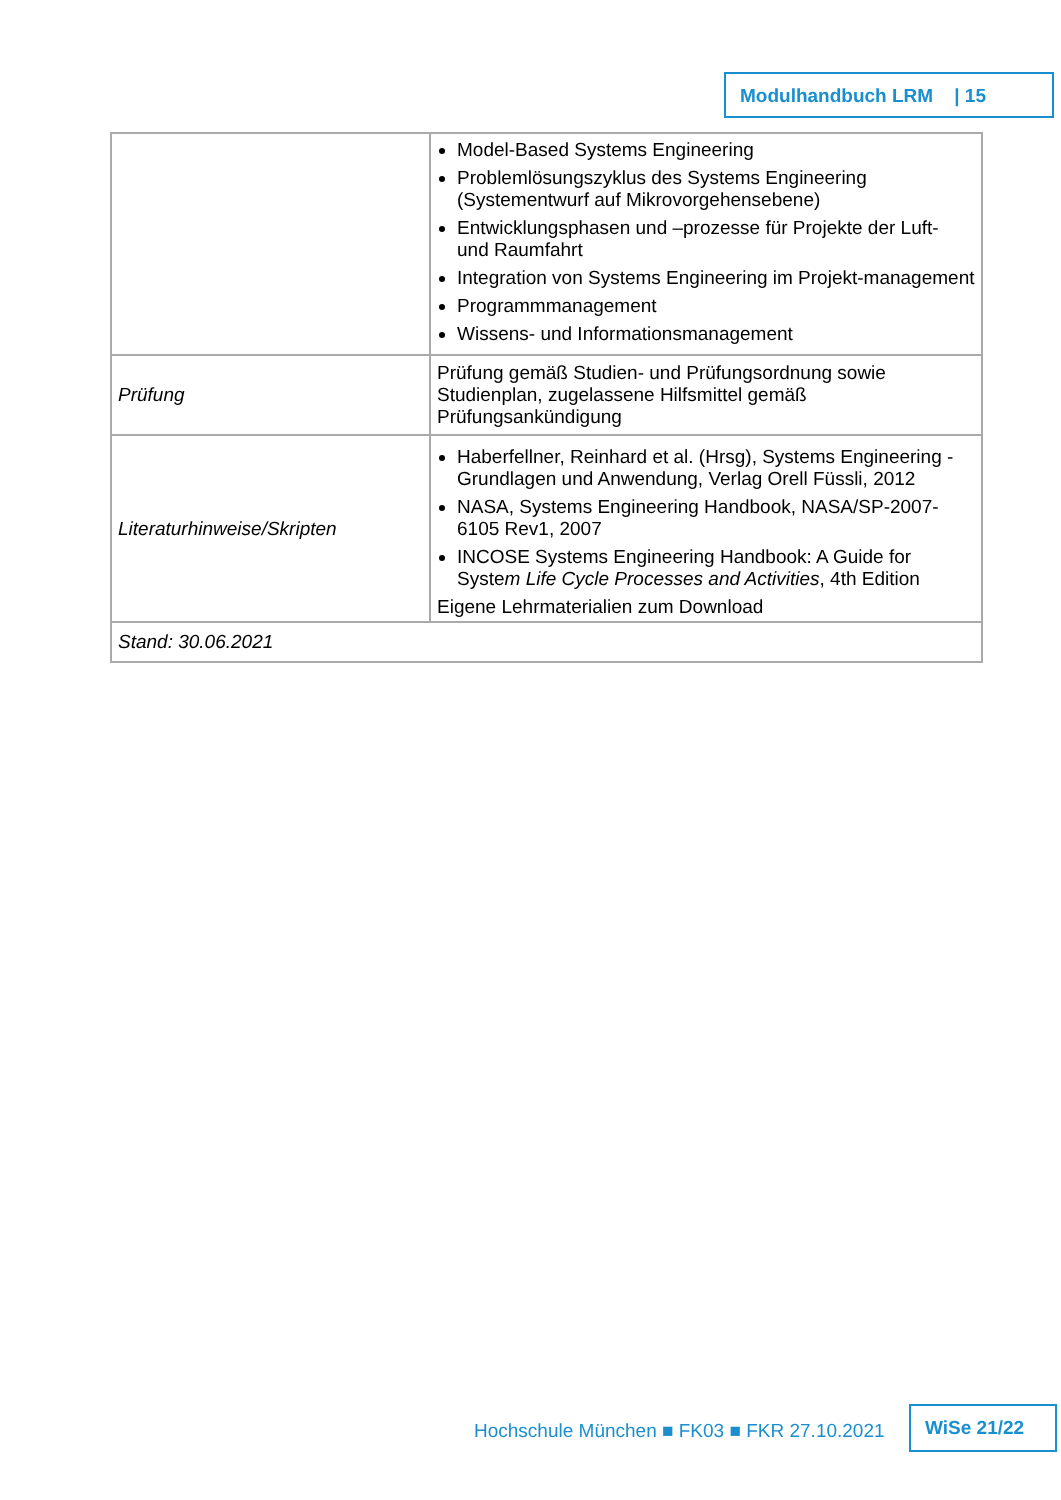Modulhandbuch LRM | 15
| | Model-Based Systems Engineering Problemlösungszyklus des Systems Engineering (Systementwurf auf Mikrovorgehensebene) Entwicklungsphasen und –prozesse für Projekte der Luft- und Raumfahrt Integration von Systems Engineering im Projekt-management Programmmanagement Wissens- und Informationsmanagement |
| Prüfung | Prüfung gemäß Studien- und Prüfungsordnung sowie Studienplan, zugelassene Hilfsmittel gemäß Prüfungsankündigung |
| Literaturhinweise/Skripten | Haberfellner, Reinhard et al. (Hrsg), Systems Engineering - Grundlagen und Anwendung, Verlag Orell Füssli, 2012 NASA, Systems Engineering Handbook, NASA/SP-2007-6105 Rev1, 2007 INCOSE Systems Engineering Handbook: A Guide for Syste m Life Cycle Processes and Activities , 4th Edition Eigene Lehrmaterialien zum Download |
| Stand: 30.06.2021 | |
Hochschule München ■ FK03 ■ FKR 27.10.2021
WiSe 21/22